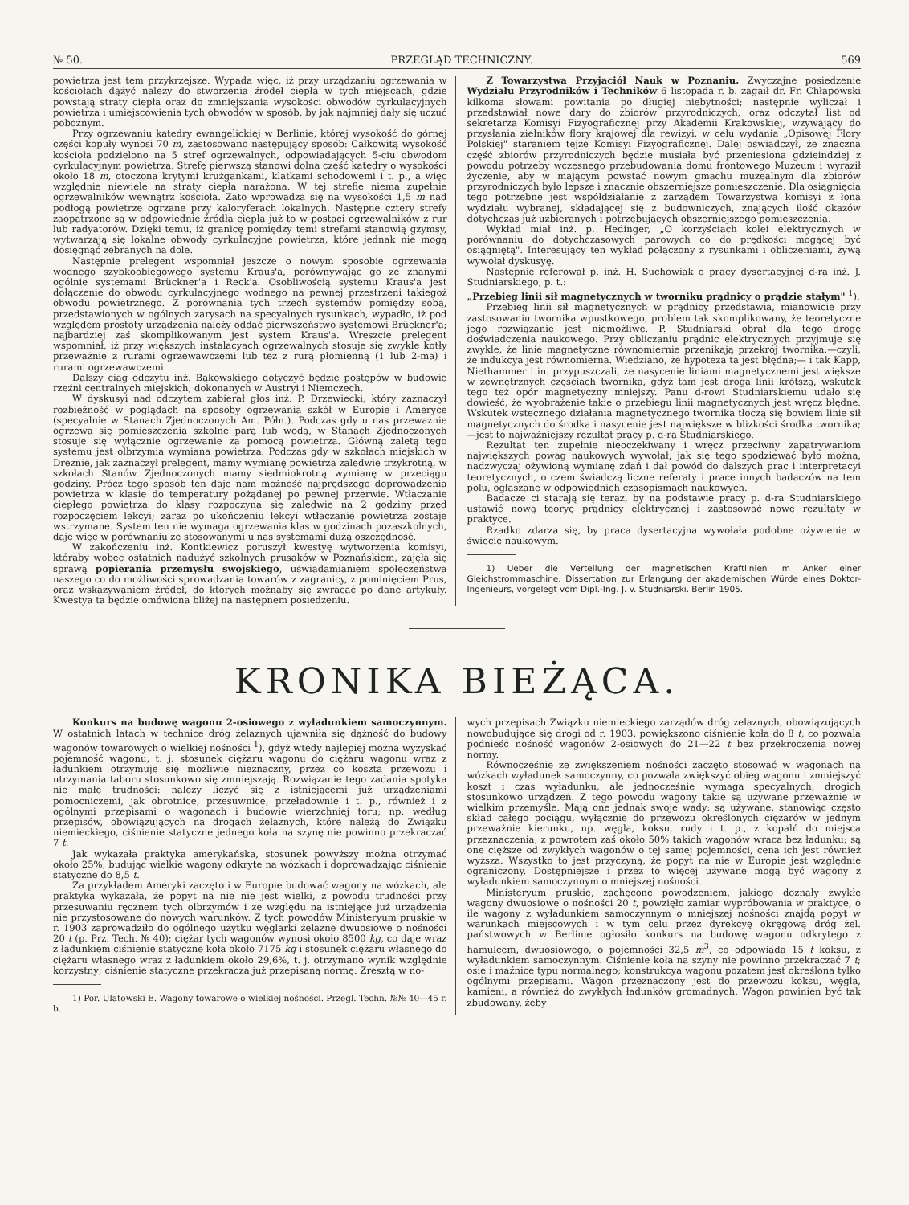№ 50. PRZEGLĄD TECHNICZNY. 569
powietrza jest tem przykrzejsze. Wypada więc, iż przy urządzaniu ogrzewania w kościołach dążyć należy do stworzenia źródeł ciepła w tych miejscach, gdzie powstają straty ciepła oraz do zmniejszania wysokości obwodów cyrkulacyjnych powietrza i umiejscowienia tych obwodów w sposób, by jak najmniej dały się uczuć pobożnym.
Przy ogrzewaniu katedry ewangelickiej w Berlinie, której wysokość do górnej części kopuły wynosi 70 m, zastosowano następujący sposób: Całkowitą wysokość kościoła podzielono na 5 stref ogrzewalnych, odpowiadających 5-ciu obwodom cyrkulacyjnym powietrza. Strefę pierwszą stanowi dolna część katedry o wysokości około 18 m, otoczona krytymi krużgankami, klatkami schodowemi i t. p., a więc względnie niewiele na straty ciepła narażona. W tej strefie niema zupełnie ogrzewalników wewnątrz kościoła. Zato wprowadza się na wysokości 1,5 m nad podłogą powietrze ogrzane przy kaloryferach lokalnych. Następne cztery strefy zaopatrzone są w odpowiednie źródła ciepła już to w postaci ogrzewalników z rur lub radyatorów. Dzięki temu, iż granicę pomiędzy temi strefami stanowią gzymsy, wytwarzają się lokalne obwody cyrkulacyjne powietrza, które jednak nie mogą dosięgnąć zebranych na dole.
Następnie prelegent wspomniał jeszcze o nowym sposobie ogrzewania wodnego szybkoobiegowego systemu Kraus'a, porównywając go ze znanymi ogólnie systemami Brückner'a i Reck'a. Osobliwością systemu Kraus'a jest dołączenie do obwodu cyrkulacyjnego wodnego na pewnej przestrzeni takiegoż obwodu powietrznego. Z porównania tych trzech systemów pomiędzy sobą, przedstawionych w ogólnych zarysach na specyalnych rysunkach, wypadło, iż pod względem prostoty urządzenia należy oddać pierwszeństwo systemowi Brückner'a; najbardziej zaś skomplikowanym jest system Kraus'a. Wreszcie prelegent wspomniał, iż przy większych instalacyach ogrzewalnych stosuje się zwykle kotły przeważnie z rurami ogrzewawczemi lub też z rurą płomienną (1 lub 2-ma) i rurami ogrzewawczemi.
Dalszy ciąg odczytu inż. Bąkowskiego dotyczyć będzie postępów w budowie rzeźni centralnych miejskich, dokonanych w Austryi i Niemczech.
W dyskusyi nad odczytem zabierał głos inż. P. Drzewiecki, który zaznaczył rozbieżność w poglądach na sposoby ogrzewania szkół w Europie i Ameryce (specyalnie w Stanach Zjednoczonych Am. Półn.). Podczas gdy u nas przeważnie ogrzewa się pomieszczenia szkolne parą lub wodą, w Stanach Zjednoczonych stosuje się wyłącznie ogrzewanie za pomocą powietrza. Główną zaletą tego systemu jest olbrzymia wymiana powietrza. Podczas gdy w szkołach miejskich w Dreznie, jak zaznaczył prelegent, mamy wymianę powietrza zaledwie trzykrotną, w szkołach Stanów Zjednoczonych mamy siedmiokrotną wymianę w przeciągu godziny. Prócz tego sposób ten daje nam możność najprędszego doprowadzenia powietrza w klasie do temperatury pożądanej po pewnej przerwie. Wtłaczanie ciepłego powietrza do klasy rozpoczyna się zaledwie na 2 godziny przed rozpoczęciem lekcyi; zaraz po ukończeniu lekcyi wtłaczanie powietrza zostaje wstrzymane. System ten nie wymaga ogrzewania klas w godzinach pozaszkolnych, daje więc w porównaniu ze stosowanymi u nas systemami dużą oszczędność.
W zakończeniu inż. Kontkiewicz poruszył kwestyę wytworzenia komisyi, któraby wobec ostatnich nadużyć szkolnych prusaków w Poznańskiem, zajęła się sprawą popierania przemysłu swojskiego, uświadamianiem społeczeństwa naszego co do możliwości sprowadzania towarów z zagranicy, z pominięciem Prus, oraz wskazywaniem źródeł, do których możnaby się zwracać po dane artykuły. Kwestya ta będzie omówiona bliżej na następnem posiedzeniu.
Z Towarzystwa Przyjaciół Nauk w Poznaniu. Zwyczajne posiedzenie Wydziału Przyrodników i Techników 6 listopada r. b. zagaił dr. Fr. Chłapowski kilkoma słowami powitania po długiej niebytności; następnie wyliczał i przedstawiał nowe dary do zbiorów przyrodniczych, oraz odczytał list od sekretarza Komisyi Fizyograficznej przy Akademii Krakowskiej, wzywający do przysłania zielników flory krajowej dla rewizyi, w celu wydania „Opisowej Flory Polskiej" staraniem tejże Komisyi Fizyograficznej. Dalej oświadczył, że znaczna część zbiorów przyrodniczych będzie musiała być przeniesiona gdzieindziej z powodu potrzeby wczesnego przebudowania domu frontowego Muzeum i wyraził życzenie, aby w mającym powstać nowym gmachu muzealnym dla zbiorów przyrodniczych było lepsze i znacznie obszerniejsze pomieszczenie. Dla osiągnięcia tego potrzebne jest współdziałanie z zarządem Towarzystwa komisyi z łona wydziału wybranej, składającej się z budowniczych, znających ilość okazów dotychczas już uzbieranych i potrzebujących obszerniejszego pomieszczenia.
Wykład miał inż. p. Hedinger, „O korzyściach kolei elektrycznych w porównaniu do dotychczasowych parowych co do prędkości mogącej być osiągniętą". Interesujący ten wykład połączony z rysunkami i obliczeniami, żywą wywołał dyskusyę.
Następnie referował p. inż. H. Suchowiak o pracy dysertacyjnej d-ra inż. J. Studniarskiego, p. t.:
„Przebieg linii sił magnetycznych w tworniku prądnicy o prądzie stałym" <sup>1</sup>).
Przebieg linii sił magnetycznych w prądnicy przedstawia, mianowicie przy zastosowaniu twornika wpustkowego, problem tak skomplikowany, że teoretyczne jego rozwiązanie jest niemożliwe. P. Studniarski obrał dla tego drogę doświadczenia naukowego. Przy obliczaniu prądnic elektrycznych przyjmuje się zwykle, że linie magnetyczne równomiernie przenikają przekrój twornika,—czyli, że indukcya jest równomierna. Wiedziano, że hypoteza ta jest błędna;— i tak Kapp, Niethammer i in. przypuszczali, że nasycenie liniami magnetycznemi jest większe w zewnętrznych częściach twornika, gdyż tam jest droga linii krótszą, wskutek tego też opór magnetyczny mniejszy. Panu d-rowi Studniarskiemu udało się dowieść, że wyobrażenie takie o przebiegu linii magnetycznych jest wręcz błędne. Wskutek wstecznego działania magnetycznego twornika tłoczą się bowiem linie sił magnetycznych do środka i nasycenie jest największe w blizkości środka twornika;—jest to najważniejszy rezultat pracy p. d-ra Studniarskiego.
Rezultat ten zupełnie nieoczekiwany i wręcz przeciwny zapatrywaniom największych powag naukowych wywołał, jak się tego spodziewać było można, nadzwyczaj ożywioną wymianę zdań i dał powód do dalszych prac i interpretacyi teoretycznych, o czem świadczą liczne referaty i prace innych badaczów na tem polu, ogłaszane w odpowiednich czasopismach naukowych.
Badacze ci starają się teraz, by na podstawie pracy p. d-ra Studniarskiego ustawić nową teoryę prądnicy elektrycznej i zastosować nowe rezultaty w praktyce.
Rzadko zdarza się, by praca dysertacyjna wywołała podobne ożywienie w świecie naukowym.
1) Ueber die Verteilung der magnetischen Kraftlinien im Anker einer Gleichstrommaschine. Dissertation zur Erlangung der akademischen Würde eines Doktor-Ingenieurs, vorgelegt vom Dipl.-Ing. J. v. Studniarski. Berlin 1905.
KRONIKA BIEŻĄCA.
Konkurs na budowę wagonu 2-osiowego z wyładunkiem samoczynnym. W ostatnich latach w technice dróg żelaznych ujawniła się dążność do budowy wagonów towarowych o wielkiej nośności <sup>1</sup>), gdyż wtedy najlepiej można wyzyskać pojemność wagonu, t. j. stosunek ciężaru wagonu do ciężaru wagonu wraz z ładunkiem otrzymuje się możliwie nieznaczny, przez co koszta przewozu i utrzymania taboru stosunkowo się zmniejszają. Rozwiązanie tego zadania spotyka nie małe trudności: należy liczyć się z istniejącemi już urządzeniami pomocniczemi, jak obrotnice, przesuwnice, przeładownie i t. p., również i z ogólnymi przepisami o wagonach i budowie wierzchniej toru; np. według przepisów, obowiązujących na drogach żelaznych, które należą do Związku niemieckiego, ciśnienie statyczne jednego koła na szynę nie powinno przekraczać 7 t.
Jak wykazała praktyka amerykańska, stosunek powyższy można otrzymać około 25%, budując wielkie wagony odkryte na wózkach i doprowadzając ciśnienie statyczne do 8,5 t.
Za przykładem Ameryki zaczęto i w Europie budować wagony na wózkach, ale praktyka wykazała, że popyt na nie nie jest wielki, z powodu trudności przy przesuwaniu ręcznem tych olbrzymów i ze względu na istniejące już urządzenia nie przystosowane do nowych warunków. Z tych powodów Ministeryum pruskie w r. 1903 zaprowadziło do ogólnego użytku węglarki żelazne dwuosiowe o nośności 20 t (p. Prz. Tech. № 40); ciężar tych wagonów wynosi około 8500 kg, co daje wraz z ładunkiem ciśnienie statyczne koła około 7175 kg i stosunek ciężaru własnego do ciężaru własnego wraz z ładunkiem około 29,6%, t. j. otrzymano wynik względnie korzystny; ciśnienie statyczne przekracza już przepisaną normę. Zresztą w no-
1) Por. Ulatowski E. Wagony towarowe o wielkiej nośności. Przegl. Techn. №№ 40—45 r. b.
wych przepisach Związku niemieckiego zarządów dróg żelaznych, obowiązujących nowobudujące się drogi od r. 1903, powiększono ciśnienie koła do 8 t, co pozwala podnieść nośność wagonów 2-osiowych do 21—22 t bez przekroczenia nowej normy.
Równocześnie ze zwiększeniem nośności zaczęto stosować w wagonach na wózkach wyładunek samoczynny, co pozwala zwiększyć obieg wagonu i zmniejszyć koszt i czas wyładunku, ale jednocześnie wymaga specyalnych, drogich stosunkowo urządzeń. Z tego powodu wagony takie są używane przeważnie w wielkim przemyśle. Mają one jednak swoje wady: są używane, stanowiąc często skład całego pociągu, wyłącznie do przewozu określonych ciężarów w jednym przeważnie kierunku, np. węgla, koksu, rudy i t. p., z kopalń do miejsca przeznaczenia, z powrotem zaś około 50% takich wagonów wraca bez ładunku; są one cięższe od zwykłych wagonów o tej samej pojemności, cena ich jest również wyższa. Wszystko to jest przyczyną, że popyt na nie w Europie jest względnie ograniczony. Dostępniejsze i przez to więcej używane mogą być wagony z wyładunkiem samoczynnym o mniejszej nośności.
Ministeryum pruskie, zachęcone powodzeniem, jakiego doznały zwykłe wagony dwuosiowe o nośności 20 t, powzięło zamiar wypróbowania w praktyce, o ile wagony z wyładunkiem samoczynnym o mniejszej nośności znajdą popyt w warunkach miejscowych i w tym celu przez dyrekcyę okręgową dróg żel. państwowych w Berlinie ogłosiło konkurs na budowę wagonu odkrytego z hamulcem, dwuosiowego, o pojemności 32,5 m<sup>3</sup>, co odpowiada 15 t koksu, z wyładunkiem samoczynnym. Ciśnienie koła na szyny nie powinno przekraczać 7 t; osie i maźnice typu normalnego; konstrukcya wagonu pozatem jest określona tylko ogólnymi przepisami. Wagon przeznaczony jest do przewozu koksu, węgla, kamieni, a również do zwykłych ładunków gromadnych. Wagon powinien być tak zbudowany, żeby